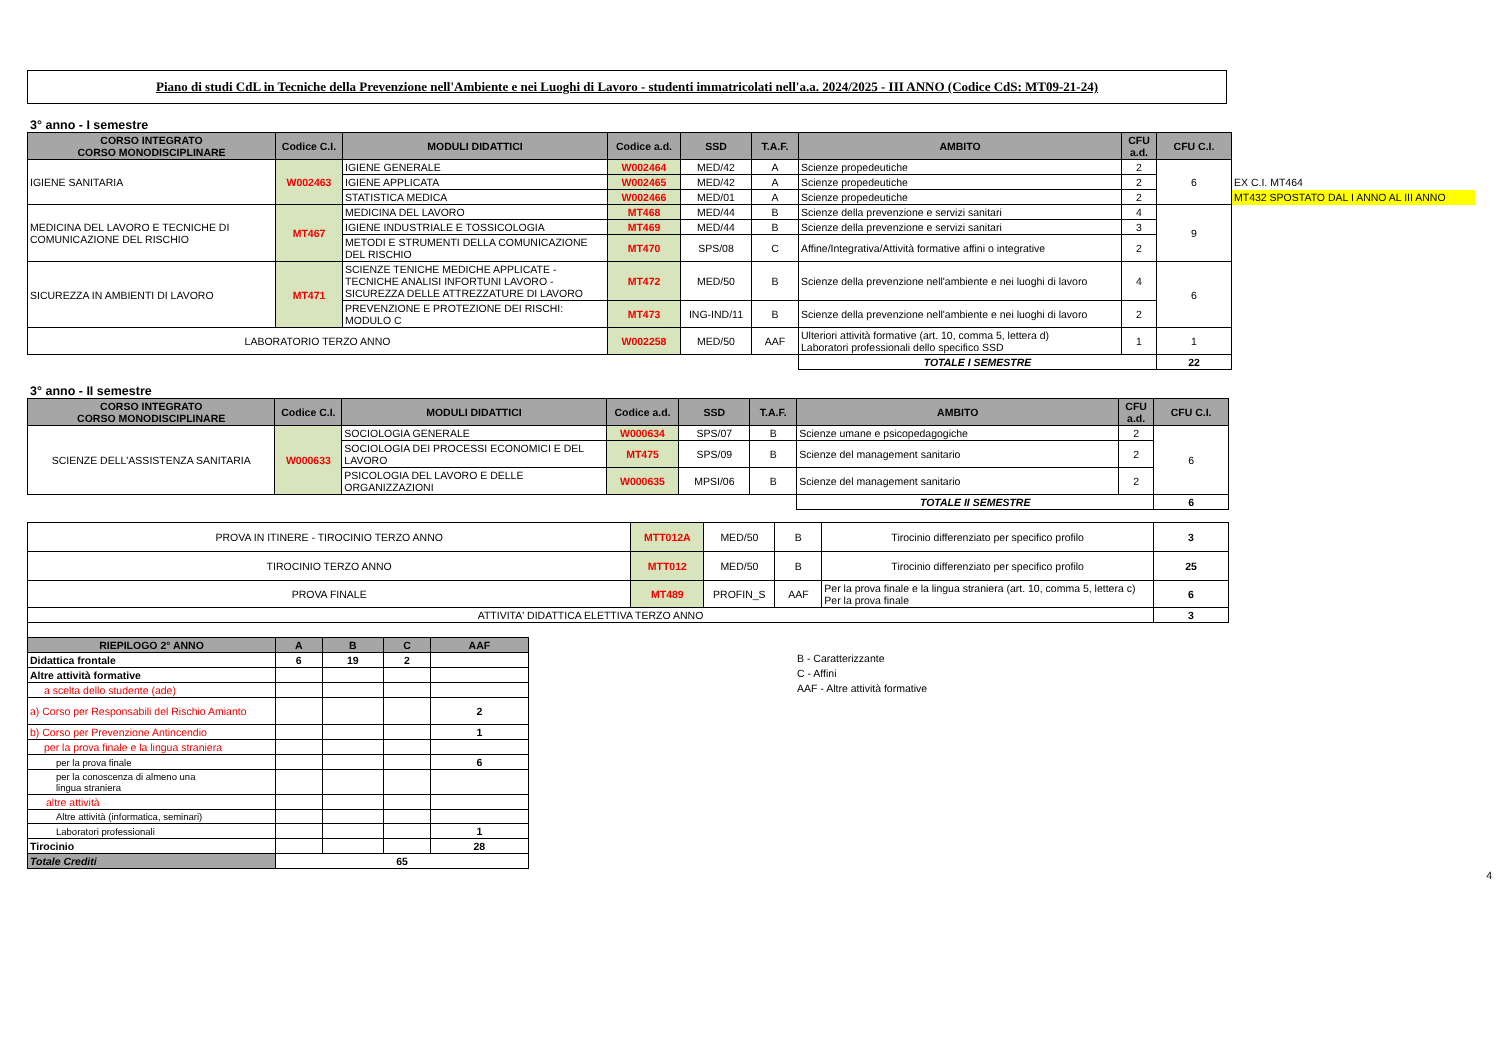Piano di studi CdL in Tecniche della Prevenzione nell'Ambiente e nei Luoghi di Lavoro - studenti immatricolati nell'a.a. 2024/2025 - III ANNO (Codice CdS: MT09-21-24)
3° anno - I semestre
| CORSO INTEGRATO CORSO MONODISCIPLINARE | Codice C.I. | MODULI DIDATTICI | Codice a.d. | SSD | T.A.F. | AMBITO | CFU a.d. | CFU C.I. | |
| IGIENE SANITARIA | W002463 | IGIENE GENERALE | W002464 | MED/42 | A | Scienze propedeutiche | 2 | 6 | |
| | | IGIENE APPLICATA | W002465 | MED/42 | A | Scienze propedeutiche | 2 | | EX C.I. MT464 |
| | | STATISTICA MEDICA | W002466 | MED/01 | A | Scienze propedeutiche | 2 | | MT432 SPOSTATO DAL I ANNO AL III ANNO |
| MEDICINA DEL LAVORO E TECNICHE DI COMUNICAZIONE DEL RISCHIO | MT467 | MEDICINA DEL LAVORO | MT468 | MED/44 | B | Scienze della prevenzione e servizi sanitari | 4 | 9 | |
| | | IGIENE INDUSTRIALE E TOSSICOLOGIA | MT469 | MED/44 | B | Scienze della prevenzione e servizi sanitari | 3 | | |
| | | METODI E STRUMENTI DELLA COMUNICAZIONE DEL RISCHIO | MT470 | SPS/08 | C | Affine/Integrativa/Attività formative affini o integrative | 2 | | |
| SICUREZZA IN AMBIENTI DI LAVORO | MT471 | SCIENZE TENICHE MEDICHE APPLICATE - TECNICHE ANALISI INFORTUNI LAVORO - SICUREZZA DELLE ATTREZZATURE DI LAVORO | MT472 | MED/50 | B | Scienze della prevenzione nell'ambiente e nei luoghi di lavoro | 4 | 6 | |
| | | PREVENZIONE E PROTEZIONE DEI RISCHI: MODULO C | MT473 | ING-IND/11 | B | Scienze della prevenzione nell'ambiente e nei luoghi di lavoro | 2 | | |
| LABORATORIO TERZO ANNO | | | W002258 | MED/50 | AAF | Ulteriori attività formative (art. 10, comma 5, lettera d) Laboratori professionali dello specifico SSD | 1 | 1 | |
| | | | | | | TOTALE I SEMESTRE | | 22 | |
3° anno - II semestre
| CORSO INTEGRATO CORSO MONODISCIPLINARE | Codice C.I. | MODULI DIDATTICI | Codice a.d. | SSD | T.A.F. | AMBITO | CFU a.d. | CFU C.I. |
| --- | --- | --- | --- | --- | --- | --- | --- | --- |
| SCIENZE DELL'ASSISTENZA SANITARIA | W000633 | SOCIOLOGIA GENERALE | W000634 | SPS/07 | B | Scienze umane e psicopedagogiche | 2 | 6 |
| | | SOCIOLOGIA DEI PROCESSI ECONOMICI E DEL LAVORO | MT475 | SPS/09 | B | Scienze del management sanitario | 2 | |
| | | PSICOLOGIA DEL LAVORO E DELLE ORGANIZZAZIONI | W000635 | MPSI/06 | B | Scienze del management sanitario | 2 | |
| | | | | | | TOTALE II SEMESTRE | | 6 |
| PROVA IN ITINERE - TIROCINIO TERZO ANNO | MTT012A | MED/50 | B | Tirocinio differenziato per specifico profilo | 3 |
| TIROCINIO TERZO ANNO | MTT012 | MED/50 | B | Tirocinio differenziato per specifico profilo | 25 |
| PROVA FINALE | MT489 | PROFIN_S | AAF | Per la prova finale e la lingua straniera (art. 10, comma 5, lettera c) Per la prova finale | 6 |
| ATTIVITA' DIDATTICA ELETTIVA TERZO ANNO | | | | | 3 |
| RIEPILOGO 2° ANNO | A | B | C | AAF |
| --- | --- | --- | --- | --- |
| Didattica frontale | 6 | 19 | 2 | |
| Altre attività formative | | | | |
| a scelta dello studente (ade) | | | | |
| a) Corso per Responsabili del Rischio Amianto | | | | 2 |
| b) Corso per Prevenzione Antincendio | | | | 1 |
| per la prova finale e la lingua straniera | | | | |
| per la prova finale | | | | 6 |
| per la conoscenza di almeno una lingua straniera | | | | |
| altre attività | | | | |
| Altre attività (informatica, seminari) | | | | |
| Laboratori professionali | | | | 1 |
| Tirocinio | | | | 28 |
| Totale Crediti | 65 | | | |
B - Caratterizzante
C - Affini
AAF - Altre attività formative
4